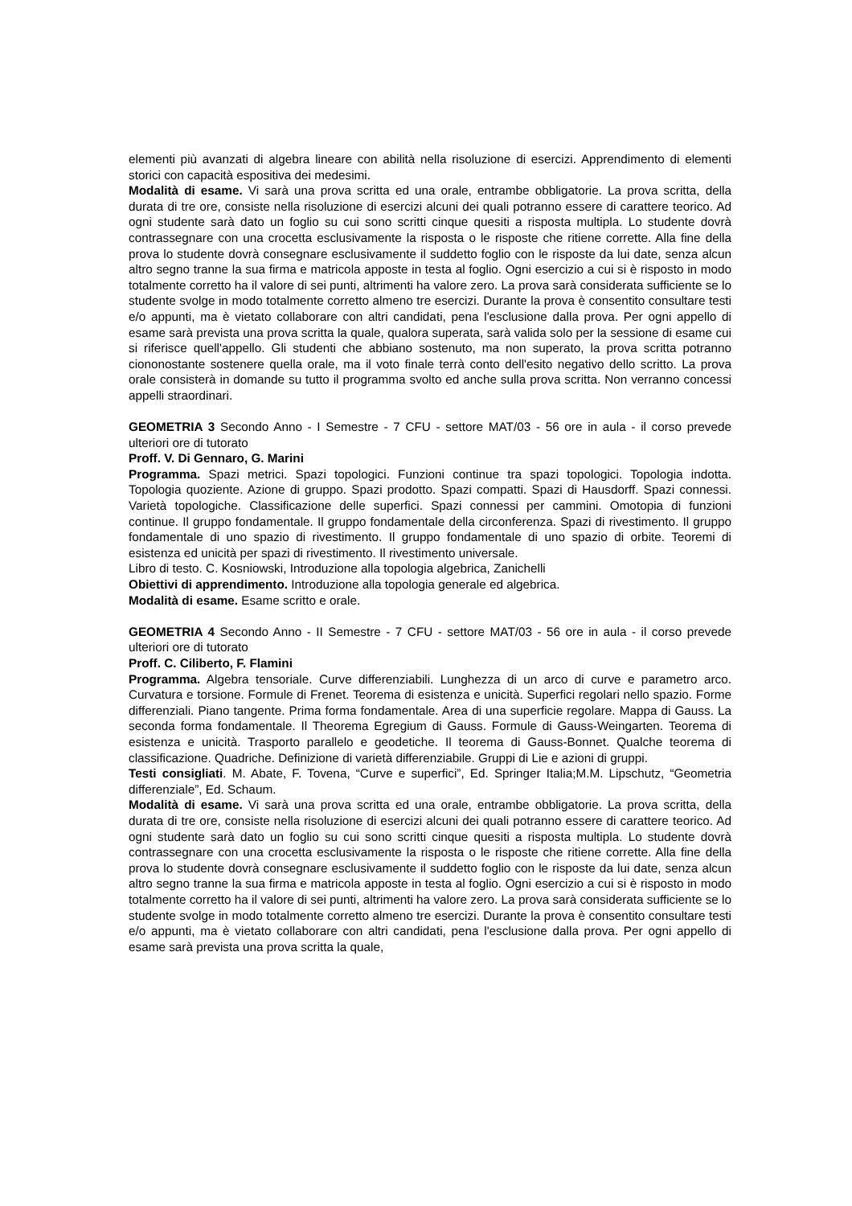elementi più avanzati di algebra lineare con abilità nella risoluzione di esercizi. Apprendimento di elementi storici con capacità espositiva dei medesimi.
Modalità di esame. Vi sarà una prova scritta ed una orale, entrambe obbligatorie. La prova scritta, della durata di tre ore, consiste nella risoluzione di esercizi alcuni dei quali potranno essere di carattere teorico. Ad ogni studente sarà dato un foglio su cui sono scritti cinque quesiti a risposta multipla. Lo studente dovrà contrassegnare con una crocetta esclusivamente la risposta o le risposte che ritiene corrette. Alla fine della prova lo studente dovrà consegnare esclusivamente il suddetto foglio con le risposte da lui date, senza alcun altro segno tranne la sua firma e matricola apposte in testa al foglio. Ogni esercizio a cui si è risposto in modo totalmente corretto ha il valore di sei punti, altrimenti ha valore zero. La prova sarà considerata sufficiente se lo studente svolge in modo totalmente corretto almeno tre esercizi. Durante la prova è consentito consultare testi e/o appunti, ma è vietato collaborare con altri candidati, pena l'esclusione dalla prova. Per ogni appello di esame sarà prevista una prova scritta la quale, qualora superata, sarà valida solo per la sessione di esame cui si riferisce quell'appello. Gli studenti che abbiano sostenuto, ma non superato, la prova scritta potranno ciononostante sostenere quella orale, ma il voto finale terrà conto dell'esito negativo dello scritto. La prova orale consisterà in domande su tutto il programma svolto ed anche sulla prova scritta. Non verranno concessi appelli straordinari.
GEOMETRIA 3 Secondo Anno - I Semestre - 7 CFU - settore MAT/03 - 56 ore in aula - il corso prevede ulteriori ore di tutorato
Proff. V. Di Gennaro, G. Marini
Programma. Spazi metrici. Spazi topologici. Funzioni continue tra spazi topologici. Topologia indotta. Topologia quoziente. Azione di gruppo. Spazi prodotto. Spazi compatti. Spazi di Hausdorff. Spazi connessi. Varietà topologiche. Classificazione delle superfici. Spazi connessi per cammini. Omotopia di funzioni continue. Il gruppo fondamentale. Il gruppo fondamentale della circonferenza. Spazi di rivestimento. Il gruppo fondamentale di uno spazio di rivestimento. Il gruppo fondamentale di uno spazio di orbite. Teoremi di esistenza ed unicità per spazi di rivestimento. Il rivestimento universale.
Libro di testo. C. Kosniowski, Introduzione alla topologia algebrica, Zanichelli
Obiettivi di apprendimento. Introduzione alla topologia generale ed algebrica.
Modalità di esame. Esame scritto e orale.
GEOMETRIA 4 Secondo Anno - II Semestre - 7 CFU - settore MAT/03 - 56 ore in aula - il corso prevede ulteriori ore di tutorato
Proff. C. Ciliberto, F. Flamini
Programma. Algebra tensoriale. Curve differenziabili. Lunghezza di un arco di curve e parametro arco. Curvatura e torsione. Formule di Frenet. Teorema di esistenza e unicità. Superfici regolari nello spazio. Forme differenziali. Piano tangente. Prima forma fondamentale. Area di una superficie regolare. Mappa di Gauss. La seconda forma fondamentale. Il Theorema Egregium di Gauss. Formule di Gauss-Weingarten. Teorema di esistenza e unicità. Trasporto parallelo e geodetiche. Il teorema di Gauss-Bonnet. Qualche teorema di classificazione. Quadriche. Definizione di varietà differenziabile. Gruppi di Lie e azioni di gruppi.
Testi consigliati. M. Abate, F. Tovena, “Curve e superfici”, Ed. Springer Italia;M.M. Lipschutz, “Geometria differenziale”, Ed. Schaum.
Modalità di esame. Vi sarà una prova scritta ed una orale, entrambe obbligatorie. La prova scritta, della durata di tre ore, consiste nella risoluzione di esercizi alcuni dei quali potranno essere di carattere teorico. Ad ogni studente sarà dato un foglio su cui sono scritti cinque quesiti a risposta multipla. Lo studente dovrà contrassegnare con una crocetta esclusivamente la risposta o le risposte che ritiene corrette. Alla fine della prova lo studente dovrà consegnare esclusivamente il suddetto foglio con le risposte da lui date, senza alcun altro segno tranne la sua firma e matricola apposte in testa al foglio. Ogni esercizio a cui si è risposto in modo totalmente corretto ha il valore di sei punti, altrimenti ha valore zero. La prova sarà considerata sufficiente se lo studente svolge in modo totalmente corretto almeno tre esercizi. Durante la prova è consentito consultare testi e/o appunti, ma è vietato collaborare con altri candidati, pena l'esclusione dalla prova. Per ogni appello di esame sarà prevista una prova scritta la quale,